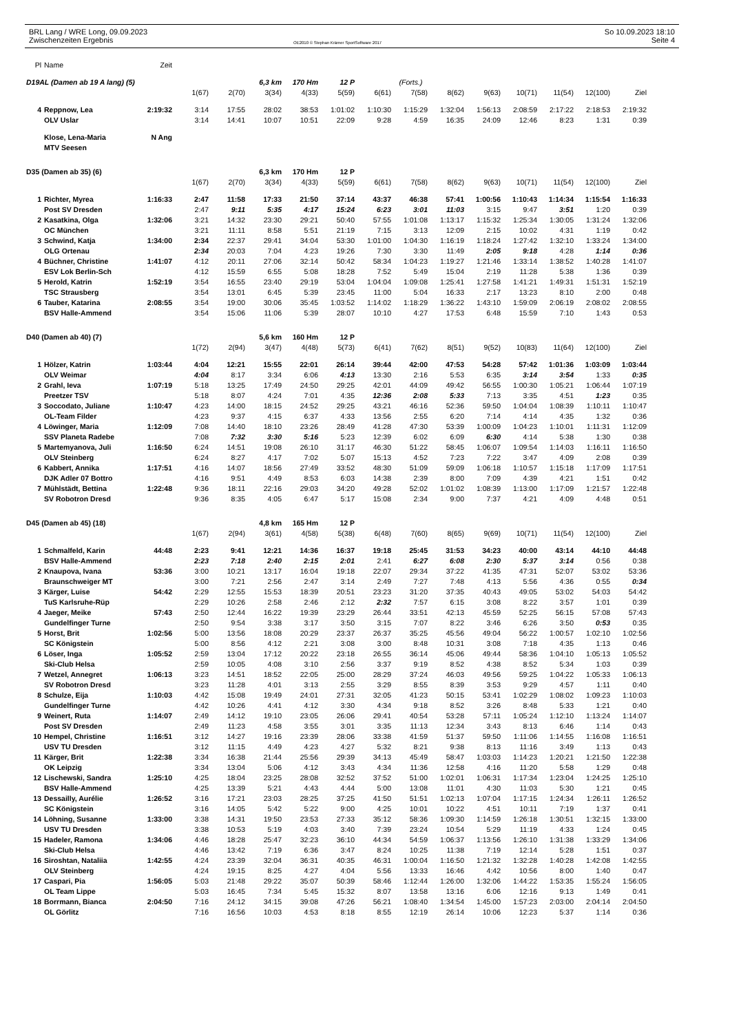BRL Lang / WRE Long, 09.09.2023
Zwischenzeiten Ergebnis
OE2010 © Stephan Krämer SportSoftware 2017
So 10.09.2023 18:10
Seite 4
| Pl | Name | Zeit | | | | | | | | | | | | | |
| --- | --- | --- | --- | --- | --- | --- | --- | --- | --- | --- | --- | --- | --- | --- | --- |
| D19AL (Damen ab 19 A lang) (5) | | | | | 6,3 km | 170 Hm | 12 P | | (Forts.) | | | | | | |
| | | | 1(67) | 2(70) | 3(34) | 4(33) | 5(59) | 6(61) | 7(58) | 8(62) | 9(63) | 10(71) | 11(54) | 12(100) | Ziel |
| 4 | Reppnow, Lea | 2:19:32 | 3:14 | 17:55 | 28:02 | 38:53 | 1:01:02 | 1:10:30 | 1:15:29 | 1:32:04 | 1:56:13 | 2:08:59 | 2:17:22 | 2:18:53 | 2:19:32 |
| | OLV Uslar | | 3:14 | 14:41 | 10:07 | 10:51 | 22:09 | 9:28 | 4:59 | 16:35 | 24:09 | 12:46 | 8:23 | 1:31 | 0:39 |
| | Klose, Lena-Maria | N Ang | | | | | | | | | | | | | |
| | MTV Seesen | | | | | | | | | | | | | | |
| D35 (Damen ab 35) (6) | | | | | 6,3 km | 170 Hm | 12 P | | | | | | | | |
| | | | 1(67) | 2(70) | 3(34) | 4(33) | 5(59) | 6(61) | 7(58) | 8(62) | 9(63) | 10(71) | 11(54) | 12(100) | Ziel |
| 1 | Richter, Myrea | 1:16:33 | 2:47 | 11:58 | 17:33 | 21:50 | 37:14 | 43:37 | 46:38 | 57:41 | 1:00:56 | 1:10:43 | 1:14:34 | 1:15:54 | 1:16:33 |
| | Post SV Dresden | | 2:47 | 9:11 | 5:35 | 4:17 | 15:24 | 6:23 | 3:01 | 11:03 | 3:15 | 9:47 | 3:51 | 1:20 | 0:39 |
| 2 | Kasatkina, Olga | 1:32:06 | 3:21 | 14:32 | 23:30 | 29:21 | 50:40 | 57:55 | 1:01:08 | 1:13:17 | 1:15:32 | 1:25:34 | 1:30:05 | 1:31:24 | 1:32:06 |
| | OC München | | 3:21 | 11:11 | 8:58 | 5:51 | 21:19 | 7:15 | 3:13 | 12:09 | 2:15 | 10:02 | 4:31 | 1:19 | 0:42 |
| 3 | Schwind, Katja | 1:34:00 | 2:34 | 22:37 | 29:41 | 34:04 | 53:30 | 1:01:00 | 1:04:30 | 1:16:19 | 1:18:24 | 1:27:42 | 1:32:10 | 1:33:24 | 1:34:00 |
| | OLG Ortenau | | 2:34 | 20:03 | 7:04 | 4:23 | 19:26 | 7:30 | 3:30 | 11:49 | 2:05 | 9:18 | 4:28 | 1:14 | 0:36 |
| 4 | Büchner, Christine | 1:41:07 | 4:12 | 20:11 | 27:06 | 32:14 | 50:42 | 58:34 | 1:04:23 | 1:19:27 | 1:21:46 | 1:33:14 | 1:38:52 | 1:40:28 | 1:41:07 |
| | ESV Lok Berlin-Sch | | 4:12 | 15:59 | 6:55 | 5:08 | 18:28 | 7:52 | 5:49 | 15:04 | 2:19 | 11:28 | 5:38 | 1:36 | 0:39 |
| 5 | Herold, Katrin | 1:52:19 | 3:54 | 16:55 | 23:40 | 29:19 | 53:04 | 1:04:04 | 1:09:08 | 1:25:41 | 1:27:58 | 1:41:21 | 1:49:31 | 1:51:31 | 1:52:19 |
| | TSC Strausberg | | 3:54 | 13:01 | 6:45 | 5:39 | 23:45 | 11:00 | 5:04 | 16:33 | 2:17 | 13:23 | 8:10 | 2:00 | 0:48 |
| 6 | Tauber, Katarina | 2:08:55 | 3:54 | 19:00 | 30:06 | 35:45 | 1:03:52 | 1:14:02 | 1:18:29 | 1:36:22 | 1:43:10 | 1:59:09 | 2:06:19 | 2:08:02 | 2:08:55 |
| | BSV Halle-Ammend | | 3:54 | 15:06 | 11:06 | 5:39 | 28:07 | 10:10 | 4:27 | 17:53 | 6:48 | 15:59 | 7:10 | 1:43 | 0:53 |
| D40 (Damen ab 40) (7) | | | | | 5,6 km | 160 Hm | 12 P | | | | | | | | |
| | | | 1(72) | 2(94) | 3(47) | 4(48) | 5(73) | 6(41) | 7(62) | 8(51) | 9(52) | 10(83) | 11(64) | 12(100) | Ziel |
| 1 | Hölzer, Katrin | 1:03:44 | 4:04 | 12:21 | 15:55 | 22:01 | 26:14 | 39:44 | 42:00 | 47:53 | 54:28 | 57:42 | 1:01:36 | 1:03:09 | 1:03:44 |
| | OLV Weimar | | 4:04 | 8:17 | 3:34 | 6:06 | 4:13 | 13:30 | 2:16 | 5:53 | 6:35 | 3:14 | 3:54 | 1:33 | 0:35 |
| 2 | Grahl, Ieva | 1:07:19 | 5:18 | 13:25 | 17:49 | 24:50 | 29:25 | 42:01 | 44:09 | 49:42 | 56:55 | 1:00:30 | 1:05:21 | 1:06:44 | 1:07:19 |
| | Preetzer TSV | | 5:18 | 8:07 | 4:24 | 7:01 | 4:35 | 12:36 | 2:08 | 5:33 | 7:13 | 3:35 | 4:51 | 1:23 | 0:35 |
| 3 | Soccodato, Juliane | 1:10:47 | 4:23 | 14:00 | 18:15 | 24:52 | 29:25 | 43:21 | 46:16 | 52:36 | 59:50 | 1:04:04 | 1:08:39 | 1:10:11 | 1:10:47 |
| | OL-Team Filder | | 4:23 | 9:37 | 4:15 | 6:37 | 4:33 | 13:56 | 2:55 | 6:20 | 7:14 | 4:14 | 4:35 | 1:32 | 0:36 |
| 4 | Löwinger, Maria | 1:12:09 | 7:08 | 14:40 | 18:10 | 23:26 | 28:49 | 41:28 | 47:30 | 53:39 | 1:00:09 | 1:04:23 | 1:10:01 | 1:11:31 | 1:12:09 |
| | SSV Planeta Radebe | | 7:08 | 7:32 | 3:30 | 5:16 | 5:23 | 12:39 | 6:02 | 6:09 | 6:30 | 4:14 | 5:38 | 1:30 | 0:38 |
| 5 | Martemyanova, Juli | 1:16:50 | 6:24 | 14:51 | 19:08 | 26:10 | 31:17 | 46:30 | 51:22 | 58:45 | 1:06:07 | 1:09:54 | 1:14:03 | 1:16:11 | 1:16:50 |
| | OLV Steinberg | | 6:24 | 8:27 | 4:17 | 7:02 | 5:07 | 15:13 | 4:52 | 7:23 | 7:22 | 3:47 | 4:09 | 2:08 | 0:39 |
| 6 | Kabbert, Annika | 1:17:51 | 4:16 | 14:07 | 18:56 | 27:49 | 33:52 | 48:30 | 51:09 | 59:09 | 1:06:18 | 1:10:57 | 1:15:18 | 1:17:09 | 1:17:51 |
| | DJK Adler 07 Bottro | | 4:16 | 9:51 | 4:49 | 8:53 | 6:03 | 14:38 | 2:39 | 8:00 | 7:09 | 4:39 | 4:21 | 1:51 | 0:42 |
| 7 | Mühlstädt, Bettina | 1:22:48 | 9:36 | 18:11 | 22:16 | 29:03 | 34:20 | 49:28 | 52:02 | 1:01:02 | 1:08:39 | 1:13:00 | 1:17:09 | 1:21:57 | 1:22:48 |
| | SV Robotron Dresd | | 9:36 | 8:35 | 4:05 | 6:47 | 5:17 | 15:08 | 2:34 | 9:00 | 7:37 | 4:21 | 4:09 | 4:48 | 0:51 |
| D45 (Damen ab 45) (18) | | | | | 4,8 km | 165 Hm | 12 P | | | | | | | | |
| | | | 1(67) | 2(94) | 3(61) | 4(58) | 5(38) | 6(48) | 7(60) | 8(65) | 9(69) | 10(71) | 11(54) | 12(100) | Ziel |
| 1 | Schmalfeld, Karin | 44:48 | 2:23 | 9:41 | 12:21 | 14:36 | 16:37 | 19:18 | 25:45 | 31:53 | 34:23 | 40:00 | 43:14 | 44:10 | 44:48 |
| | BSV Halle-Ammend | | 2:23 | 7:18 | 2:40 | 2:15 | 2:01 | 2:41 | 6:27 | 6:08 | 2:30 | 5:37 | 3:14 | 0:56 | 0:38 |
| 2 | Knaupova, Ivana | 53:36 | 3:00 | 10:21 | 13:17 | 16:04 | 19:18 | 22:07 | 29:34 | 37:22 | 41:35 | 47:31 | 52:07 | 53:02 | 53:36 |
| | Braunschweiger MT | | 3:00 | 7:21 | 2:56 | 2:47 | 3:14 | 2:49 | 7:27 | 7:48 | 4:13 | 5:56 | 4:36 | 0:55 | 0:34 |
| 3 | Kärger, Luise | 54:42 | 2:29 | 12:55 | 15:53 | 18:39 | 20:51 | 23:23 | 31:20 | 37:35 | 40:43 | 49:05 | 53:02 | 54:03 | 54:42 |
| | TuS Karlsruhe-Rüp | | 2:29 | 10:26 | 2:58 | 2:46 | 2:12 | 2:32 | 7:57 | 6:15 | 3:08 | 8:22 | 3:57 | 1:01 | 0:39 |
| 4 | Jaeger, Meike | 57:43 | 2:50 | 12:44 | 16:22 | 19:39 | 23:29 | 26:44 | 33:51 | 42:13 | 45:59 | 52:25 | 56:15 | 57:08 | 57:43 |
| | Gundelfinger Turne | | 2:50 | 9:54 | 3:38 | 3:17 | 3:50 | 3:15 | 7:07 | 8:22 | 3:46 | 6:26 | 3:50 | 0:53 | 0:35 |
| 5 | Horst, Brit | 1:02:56 | 5:00 | 13:56 | 18:08 | 20:29 | 23:37 | 26:37 | 35:25 | 45:56 | 49:04 | 56:22 | 1:00:57 | 1:02:10 | 1:02:56 |
| | SC Königstein | | 5:00 | 8:56 | 4:12 | 2:21 | 3:08 | 3:00 | 8:48 | 10:31 | 3:08 | 7:18 | 4:35 | 1:13 | 0:46 |
| 6 | Löser, Inga | 1:05:52 | 2:59 | 13:04 | 17:12 | 20:22 | 23:18 | 26:55 | 36:14 | 45:06 | 49:44 | 58:36 | 1:04:10 | 1:05:13 | 1:05:52 |
| | Ski-Club Helsa | | 2:59 | 10:05 | 4:08 | 3:10 | 2:56 | 3:37 | 9:19 | 8:52 | 4:38 | 8:52 | 5:34 | 1:03 | 0:39 |
| 7 | Wetzel, Annegret | 1:06:13 | 3:23 | 14:51 | 18:52 | 22:05 | 25:00 | 28:29 | 37:24 | 46:03 | 49:56 | 59:25 | 1:04:22 | 1:05:33 | 1:06:13 |
| | SV Robotron Dresd | | 3:23 | 11:28 | 4:01 | 3:13 | 2:55 | 3:29 | 8:55 | 8:39 | 3:53 | 9:29 | 4:57 | 1:11 | 0:40 |
| 8 | Schulze, Eija | 1:10:03 | 4:42 | 15:08 | 19:49 | 24:01 | 27:31 | 32:05 | 41:23 | 50:15 | 53:41 | 1:02:29 | 1:08:02 | 1:09:23 | 1:10:03 |
| | Gundelfinger Turne | | 4:42 | 10:26 | 4:41 | 4:12 | 3:30 | 4:34 | 9:18 | 8:52 | 3:26 | 8:48 | 5:33 | 1:21 | 0:40 |
| 9 | Weinert, Ruta | 1:14:07 | 2:49 | 14:12 | 19:10 | 23:05 | 26:06 | 29:41 | 40:54 | 53:28 | 57:11 | 1:05:24 | 1:12:10 | 1:13:24 | 1:14:07 |
| | Post SV Dresden | | 2:49 | 11:23 | 4:58 | 3:55 | 3:01 | 3:35 | 11:13 | 12:34 | 3:43 | 8:13 | 6:46 | 1:14 | 0:43 |
| 10 | Hempel, Christine | 1:16:51 | 3:12 | 14:27 | 19:16 | 23:39 | 28:06 | 33:38 | 41:59 | 51:37 | 59:50 | 1:11:06 | 1:14:55 | 1:16:08 | 1:16:51 |
| | USV TU Dresden | | 3:12 | 11:15 | 4:49 | 4:23 | 4:27 | 5:32 | 8:21 | 9:38 | 8:13 | 11:16 | 3:49 | 1:13 | 0:43 |
| 11 | Kärger, Brit | 1:22:38 | 3:34 | 16:38 | 21:44 | 25:56 | 29:39 | 34:13 | 45:49 | 58:47 | 1:03:03 | 1:14:23 | 1:20:21 | 1:21:50 | 1:22:38 |
| | OK Leipzig | | 3:34 | 13:04 | 5:06 | 4:12 | 3:43 | 4:34 | 11:36 | 12:58 | 4:16 | 11:20 | 5:58 | 1:29 | 0:48 |
| 12 | Lischewski, Sandra | 1:25:10 | 4:25 | 18:04 | 23:25 | 28:08 | 32:52 | 37:52 | 51:00 | 1:02:01 | 1:06:31 | 1:17:34 | 1:23:04 | 1:24:25 | 1:25:10 |
| | BSV Halle-Ammend | | 4:25 | 13:39 | 5:21 | 4:43 | 4:44 | 5:00 | 13:08 | 11:01 | 4:30 | 11:03 | 5:30 | 1:21 | 0:45 |
| 13 | Dessailly, Aurélie | 1:26:52 | 3:16 | 17:21 | 23:03 | 28:25 | 37:25 | 41:50 | 51:51 | 1:02:13 | 1:07:04 | 1:17:15 | 1:24:34 | 1:26:11 | 1:26:52 |
| | SC Königstein | | 3:16 | 14:05 | 5:42 | 5:22 | 9:00 | 4:25 | 10:01 | 10:22 | 4:51 | 10:11 | 7:19 | 1:37 | 0:41 |
| 14 | Löhning, Susanne | 1:33:00 | 3:38 | 14:31 | 19:50 | 23:53 | 27:33 | 35:12 | 58:36 | 1:09:30 | 1:14:59 | 1:26:18 | 1:30:51 | 1:32:15 | 1:33:00 |
| | USV TU Dresden | | 3:38 | 10:53 | 5:19 | 4:03 | 3:40 | 7:39 | 23:24 | 10:54 | 5:29 | 11:19 | 4:33 | 1:24 | 0:45 |
| 15 | Hadeler, Ramona | 1:34:06 | 4:46 | 18:28 | 25:47 | 32:23 | 36:10 | 44:34 | 54:59 | 1:06:37 | 1:13:56 | 1:26:10 | 1:31:38 | 1:33:29 | 1:34:06 |
| | Ski-Club Helsa | | 4:46 | 13:42 | 7:19 | 6:36 | 3:47 | 8:24 | 10:25 | 11:38 | 7:19 | 12:14 | 5:28 | 1:51 | 0:37 |
| 16 | Siroshtan, Nataliia | 1:42:55 | 4:24 | 23:39 | 32:04 | 36:31 | 40:35 | 46:31 | 1:00:04 | 1:16:50 | 1:21:32 | 1:32:28 | 1:40:28 | 1:42:08 | 1:42:55 |
| | OLV Steinberg | | 4:24 | 19:15 | 8:25 | 4:27 | 4:04 | 5:56 | 13:33 | 16:46 | 4:42 | 10:56 | 8:00 | 1:40 | 0:47 |
| 17 | Caspari, Pia | 1:56:05 | 5:03 | 21:48 | 29:22 | 35:07 | 50:39 | 58:46 | 1:12:44 | 1:26:00 | 1:32:06 | 1:44:22 | 1:53:35 | 1:55:24 | 1:56:05 |
| | OL Team Lippe | | 5:03 | 16:45 | 7:34 | 5:45 | 15:32 | 8:07 | 13:58 | 13:16 | 6:06 | 12:16 | 9:13 | 1:49 | 0:41 |
| 18 | Borrmann, Bianca | 2:04:50 | 7:16 | 24:12 | 34:15 | 39:08 | 47:26 | 56:21 | 1:08:40 | 1:34:54 | 1:45:00 | 1:57:23 | 2:03:00 | 2:04:14 | 2:04:50 |
| | OL Görlitz | | 7:16 | 16:56 | 10:03 | 4:53 | 8:18 | 8:55 | 12:19 | 26:14 | 10:06 | 12:23 | 5:37 | 1:14 | 0:36 |